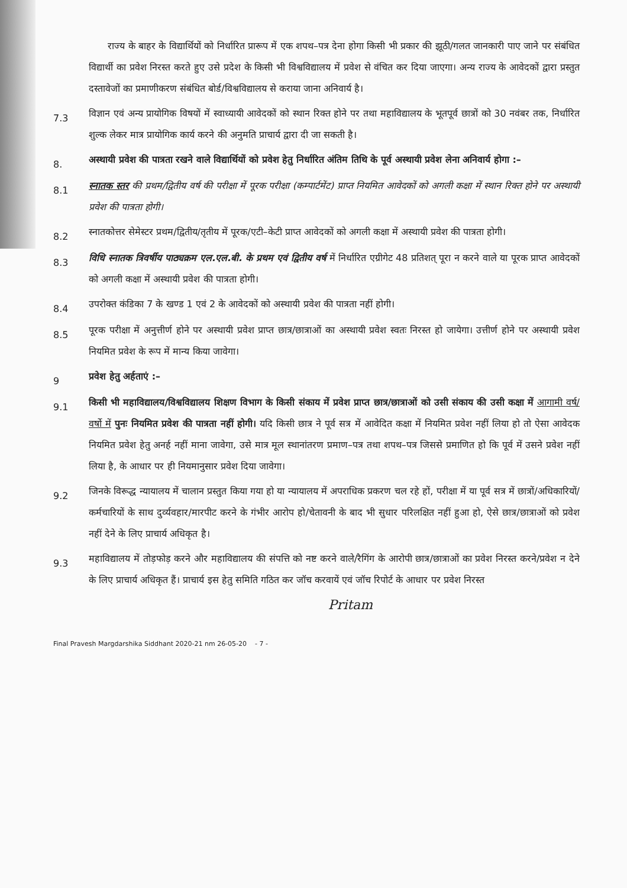राज्य के बाहर के विद्यार्थियों को निर्धारित प्रारूप में एक शपथ–पत्र देना होगा किसी भी प्रकार की झूठी/गलत जानकारी पाए जाने पर संबंधित विद्यार्थी का प्रवेश निरस्त करते हुए उसे प्रदेश के किसी भी विश्वविद्यालय में प्रवेश से वंचित कर दिया जाएगा। अन्य राज्य के आवेदकों द्वारा प्रस्तुत दस्तावेजों का प्रमाणीकरण संबंधित बोर्ड/विश्वविद्यालय से कराया जाना अनिवार्य है।
7.3
विज्ञान एवं अन्य प्रायोगिक विषयों में स्वाध्यायी आवेदकों को स्थान रिक्त होने पर तथा महाविद्यालय के भूतपूर्व छात्रों को 30 नवंबर तक, निर्धारित शुल्क लेकर मात्र प्रायोगिक कार्य करने की अनुमति प्राचार्य द्वारा दी जा सकती है।
8.
अस्थायी प्रवेश की पात्रता रखने वाले विद्यार्थियों को प्रवेश हेतु निर्धारित अंतिम तिथि के पूर्व अस्थायी प्रवेश लेना अनिवार्य होगा :–
8.1
स्नातक स्तर की प्रथम/द्वितीय वर्ष की परीक्षा में पूरक परीक्षा (कम्पार्टमेंट) प्राप्त नियमित आवेदकों को अगली कक्षा में स्थान रिक्त होने पर अस्थायी प्रवेश की पात्रता होगी।
8.2
स्नातकोत्तर सेमेस्टर प्रथम/द्वितीय/तृतीय में पूरक/एटी–केटी प्राप्त आवेदकों को अगली कक्षा में अस्थायी प्रवेश की पात्रता होगी।
8.3
विधि स्नातक त्रिवर्षीय पाठ्यक्रम एल.एल.बी. के प्रथम एवं द्वितीय वर्ष में निर्धारित एग्रीगेट 48 प्रतिशत् पूरा न करने वाले या पूरक प्राप्त आवेदकों को अगली कक्षा में अस्थायी प्रवेश की पात्रता होगी।
8.4
उपरोक्त कंडिका 7 के खण्ड 1 एवं 2 के आवेदकों को अस्थायी प्रवेश की पात्रता नहीं होगी।
8.5
पूरक परीक्षा में अनुत्तीर्ण होने पर अस्थायी प्रवेश प्राप्त छात्र/छात्राओं का अस्थायी प्रवेश स्वतः निरस्त हो जायेगा। उत्तीर्ण होने पर अस्थायी प्रवेश नियमित प्रवेश के रूप में मान्य किया जावेगा।
9
प्रवेश हेतु अर्हताएं :–
9.1
किसी भी महाविद्यालय/विश्वविद्यालय शिक्षण विभाग के किसी संकाय में प्रवेश प्राप्त छात्र/छात्राओं को उसी संकाय की उसी कक्षा में आगामी वर्ष/ वर्षो में पुनः नियमित प्रवेश की पात्रता नहीं होगी। यदि किसी छात्र ने पूर्व सत्र में आवेदित कक्षा में नियमित प्रवेश नहीं लिया हो तो ऐसा आवेदक नियमित प्रवेश हेतु अनर्ह नहीं माना जावेगा, उसे मात्र मूल स्थानांतरण प्रमाण–पत्र तथा शपथ–पत्र जिससे प्रमाणित हो कि पूर्व में उसने प्रवेश नहीं लिया है, के आधार पर ही नियमानुसार प्रवेश दिया जावेगा।
9.2
जिनके विरूद्ध न्यायालय में चालान प्रस्तुत किया गया हो या न्यायालय में अपराधिक प्रकरण चल रहे हों, परीक्षा में या पूर्व सत्र में छात्रों/अधिकारियों/कर्मचारियों के साथ दुर्व्यवहार/मारपीट करने के गंभीर आरोप हो/चेतावनी के बाद भी सुधार परिलक्षित नहीं हुआ हो, ऐसे छात्र/छात्राओं को प्रवेश नहीं देने के लिए प्राचार्य अधिकृत है।
9.3
महाविद्यालय में तोड़फोड़ करने और महाविद्यालय की संपत्ति को नष्ट करने वाले/रैगिंग के आरोपी छात्र/छात्राओं का प्रवेश निरस्त करने/प्रवेश न देने के लिए प्राचार्य अधिकृत हैं। प्राचार्य इस हेतु समिति गठित कर जॉच करवायें एवं जॉच रिपोर्ट के आधार पर प्रवेश निरस्त
Pritam
Final Pravesh Margdarshika Siddhant 2020-21 nm 26-05-20 - 7 -